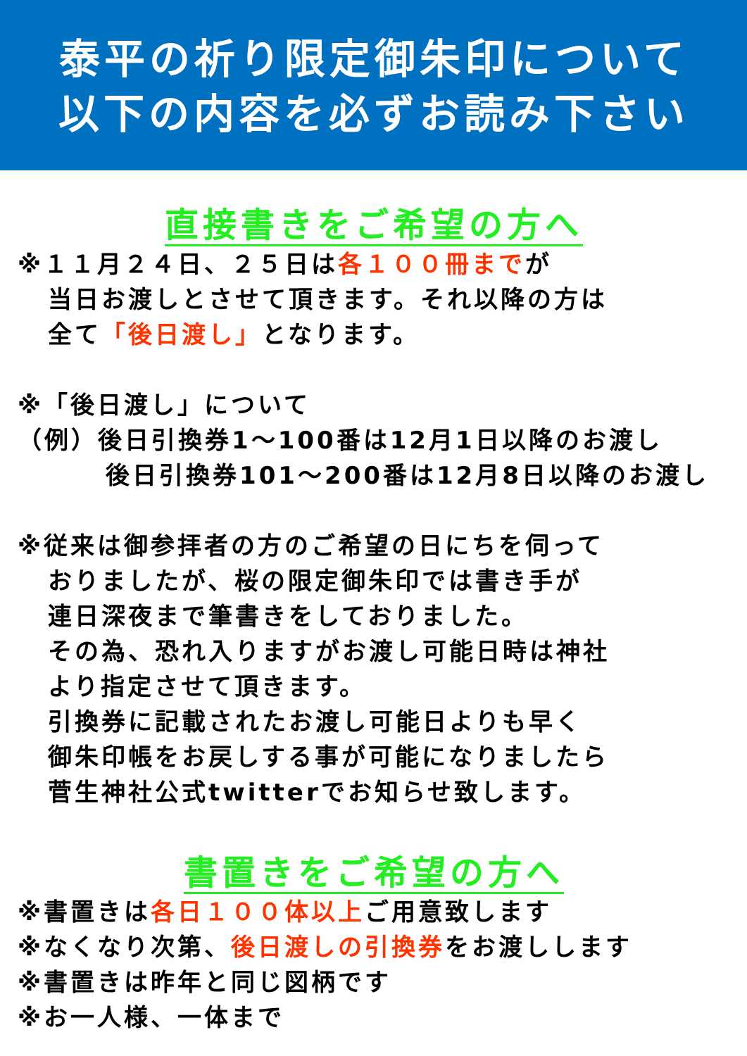泰平の祈り限定御朱印について
以下の内容を必ずお読み下さい
直接書きをご希望の方へ
※１１月２４日、２５日は各１００冊までが
当日お渡しとさせて頂きます。それ以降の方は
全て「後日渡し」となります。
※「後日渡し」について
（例）後日引換券1～100番は12月1日以降のお渡し
後日引換券101～200番は12月8日以降のお渡し
※従来は御参拝者の方のご希望の日にちを伺って
おりましたが、桜の限定御朱印では書き手が
連日深夜まで筆書きをしておりました。
その為、恐れ入りますがお渡し可能日時は神社
より指定させて頂きます。
引換券に記載されたお渡し可能日よりも早く
御朱印帳をお戻しする事が可能になりましたら
菅生神社公式twitterでお知らせ致します。
書置きをご希望の方へ
※書置きは各日１００体以上ご用意致します
※なくなり次第、後日渡しの引換券をお渡しします
※書置きは昨年と同じ図柄です
※お一人様、一体まで